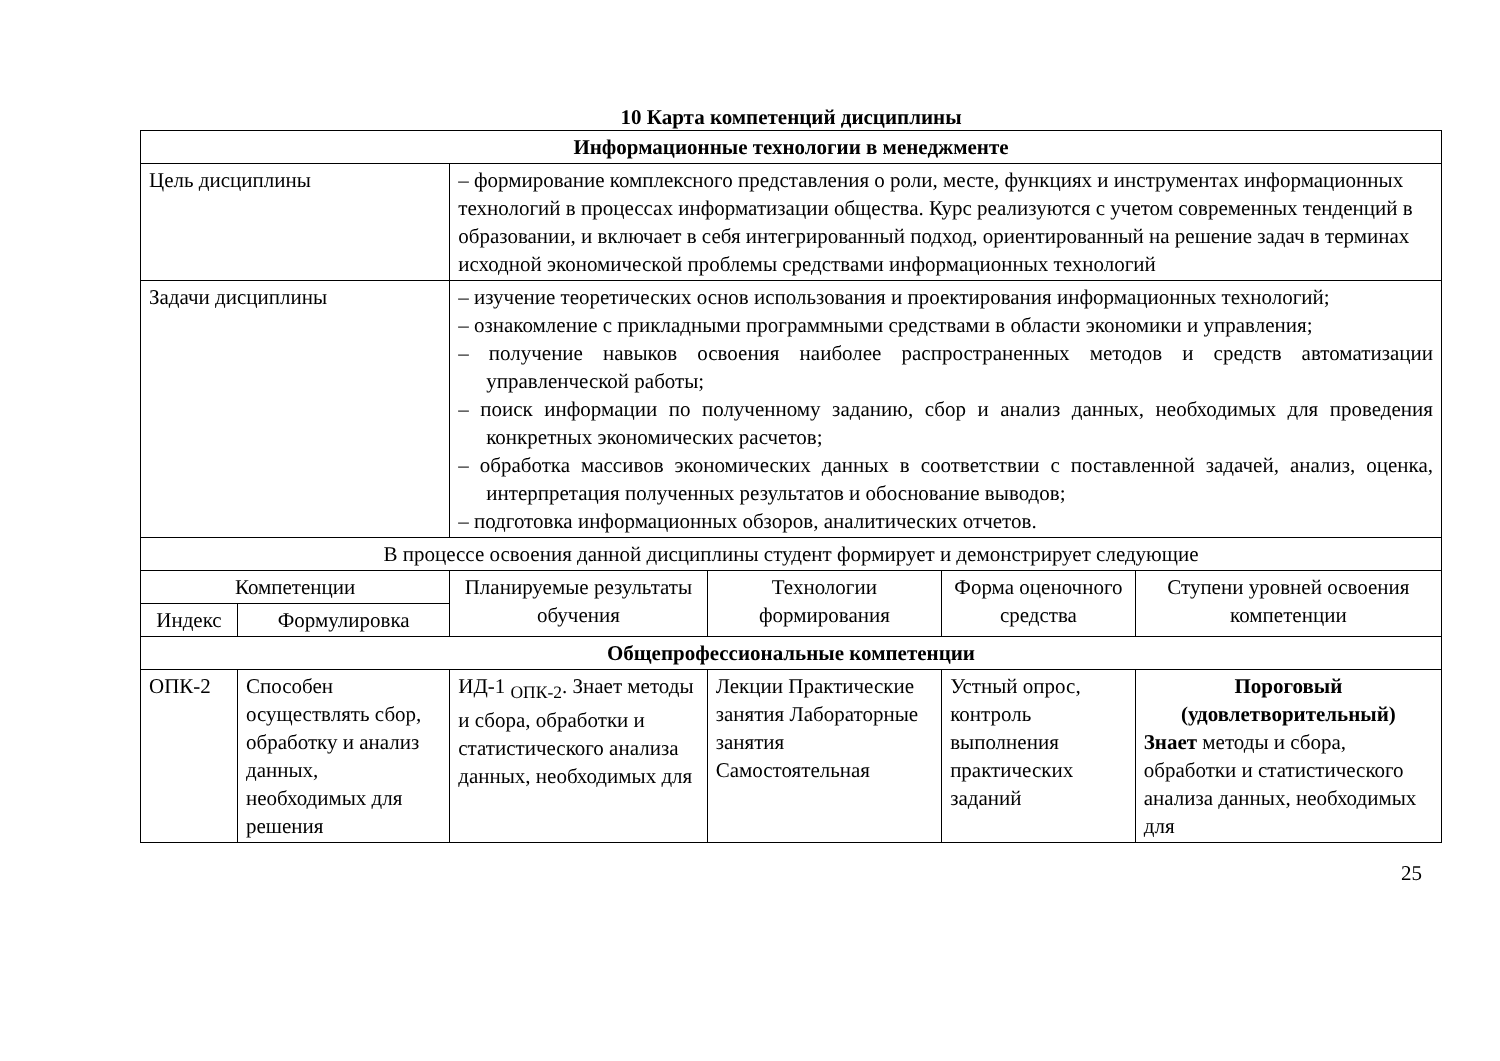10 Карта компетенций дисциплины
| Информационные технологии в менеджменте | | | | | |
| Цель дисциплины | | – формирование комплексного представления о роли, месте, функциях и инструментах информационных технологий в процессах информатизации общества. Курс реализуются с учетом современных тенденций в образовании, и включает в себя интегрированный подход, ориентированный на решение задач в терминах исходной экономической проблемы средствами информационных технологий | | | |
| Задачи дисциплины | | – изучение теоретических основ использования и проектирования информационных технологий; – ознакомление с прикладными программными средствами в области экономики и управления; – получение навыков освоения наиболее распространенных методов и средств автоматизации управленческой работы; – поиск информации по полученному заданию, сбор и анализ данных, необходимых для проведения конкретных экономических расчетов; – обработка массивов экономических данных в соответствии с поставленной задачей, анализ, оценка, интерпретация полученных результатов и обоснование выводов; – подготовка информационных обзоров, аналитических отчетов. | | | |
| В процессе освоения данной дисциплины студент формирует и демонстрирует следующие | | | | | |
| Компетенции | | Планируемые результаты обучения | Технологии формирования | Форма оценочного средства | Ступени уровней освоения компетенции |
| Индекс | Формулировка | | | | |
| Общепрофессиональные компетенции | | | | | |
| ОПК-2 | Способен осуществлять сбор, обработку и анализ данных, необходимых для решения | ИД-1 <sub>ОПК-2</sub>. Знает методы и сбора, обработки и статистического анализа данных, необходимых для | Лекции Практические занятия Лабораторные занятия Самостоятельная | Устный опрос, контроль выполнения практических заданий | Пороговый (удовлетворительный) Знает методы и сбора, обработки и статистического анализа данных, необходимых для |
25